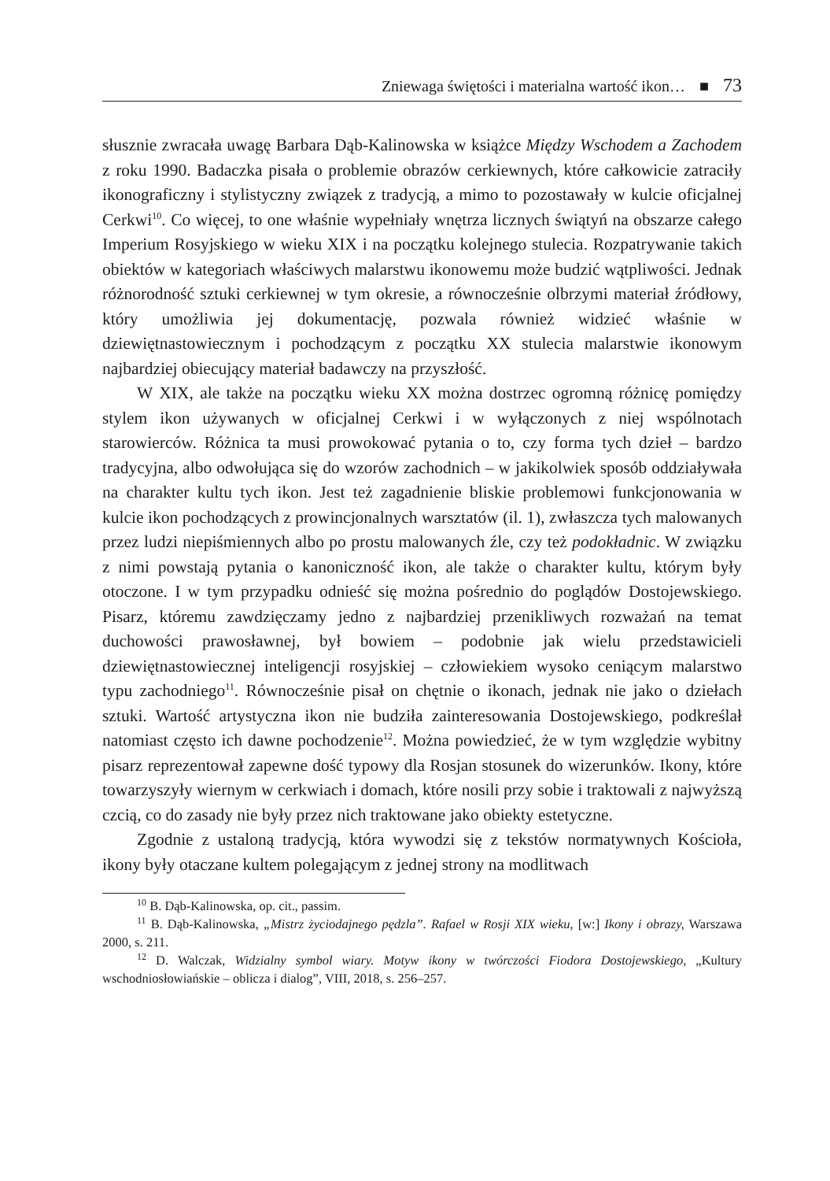Zniewaga świętości i materialna wartość ikon… ■ 73
słusznie zwracała uwagę Barbara Dąb-Kalinowska w książce Między Wschodem a Zachodem z roku 1990. Badaczka pisała o problemie obrazów cerkiewnych, które całkowicie zatraciły ikonograficzny i stylistyczny związek z tradycją, a mimo to pozostawały w kulcie oficjalnej Cerkwi<sup>10</sup>. Co więcej, to one właśnie wypełniały wnętrza licznych świątyń na obszarze całego Imperium Rosyjskiego w wieku XIX i na początku kolejnego stulecia. Rozpatrywanie takich obiektów w kategoriach właściwych malarstwu ikonowemu może budzić wątpliwości. Jednak różnorodność sztuki cerkiewnej w tym okresie, a równocześnie olbrzymi materiał źródłowy, który umożliwia jej dokumentację, pozwala również widzieć właśnie w dziewiętnastowiecznym i pochodzącym z początku XX stulecia malarstwie ikonowym najbardziej obiecujący materiał badawczy na przyszłość.
W XIX, ale także na początku wieku XX można dostrzec ogromną różnicę pomiędzy stylem ikon używanych w oficjalnej Cerkwi i w wyłączonych z niej wspólnotach starowierców. Różnica ta musi prowokować pytania o to, czy forma tych dzieł – bardzo tradycyjna, albo odwołująca się do wzorów zachodnich – w jakikolwiek sposób oddziaływała na charakter kultu tych ikon. Jest też zagadnienie bliskie problemowi funkcjonowania w kulcie ikon pochodzących z prowincjonalnych warsztatów (il. 1), zwłaszcza tych malowanych przez ludzi niepiśmiennych albo po prostu malowanych źle, czy też podokładnic. W związku z nimi powstają pytania o kanoniczność ikon, ale także o charakter kultu, którym były otoczone. I w tym przypadku odnieść się można pośrednio do poglądów Dostojewskiego. Pisarz, któremu zawdzięczamy jedno z najbardziej przenikliwych rozważań na temat duchowości prawosławnej, był bowiem – podobnie jak wielu przedstawicieli dziewiętnastowiecznej inteligencji rosyjskiej – człowiekiem wysoko ceniącym malarstwo typu zachodniego<sup>11</sup>. Równocześnie pisał on chętnie o ikonach, jednak nie jako o dziełach sztuki. Wartość artystyczna ikon nie budziła zainteresowania Dostojewskiego, podkreślał natomiast często ich dawne pochodzenie<sup>12</sup>. Można powiedzieć, że w tym względzie wybitny pisarz reprezentował zapewne dość typowy dla Rosjan stosunek do wizerunków. Ikony, które towarzyszyły wiernym w cerkwiach i domach, które nosili przy sobie i traktowali z najwyższą czcią, co do zasady nie były przez nich traktowane jako obiekty estetyczne.
Zgodnie z ustaloną tradycją, która wywodzi się z tekstów normatywnych Kościoła, ikony były otaczane kultem polegającym z jednej strony na modlitwach
<sup>10</sup> B. Dąb-Kalinowska, op. cit., passim.
<sup>11</sup> B. Dąb-Kalinowska, „Mistrz życiodajnego pędzla”. Rafael w Rosji XIX wieku, [w:] Ikony i obrazy, Warszawa 2000, s. 211.
<sup>12</sup> D. Walczak, Widzialny symbol wiary. Motyw ikony w twórczości Fiodora Dostojewskiego, „Kultury wschodniosłowiańskie – oblicza i dialog”, VIII, 2018, s. 256–257.